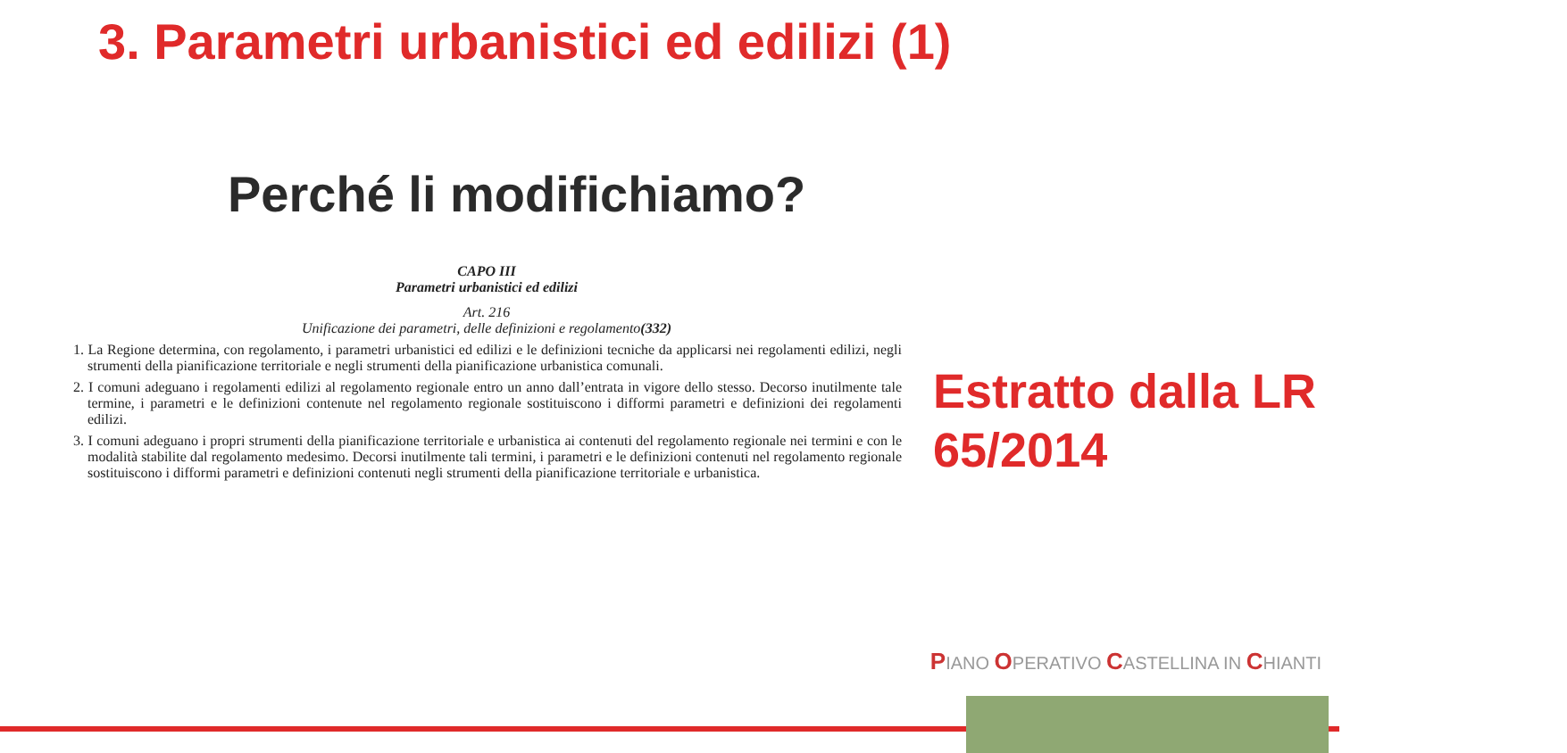3. Parametri urbanistici ed edilizi (1)
Perché li modifichiamo?
CAPO III
Parametri urbanistici ed edilizi
Art. 216
Unificazione dei parametri, delle definizioni e regolamento(332)
1. La Regione determina, con regolamento, i parametri urbanistici ed edilizi e le definizioni tecniche da applicarsi nei regolamenti edilizi, negli strumenti della pianificazione territoriale e negli strumenti della pianificazione urbanistica comunali.
2. I comuni adeguano i regolamenti edilizi al regolamento regionale entro un anno dall’entrata in vigore dello stesso. Decorso inutilmente tale termine, i parametri e le definizioni contenute nel regolamento regionale sostituiscono i difformi parametri e definizioni dei regolamenti edilizi.
3. I comuni adeguano i propri strumenti della pianificazione territoriale e urbanistica ai contenuti del regolamento regionale nei termini e con le modalità stabilite dal regolamento medesimo. Decorsi inutilmente tali termini, i parametri e le definizioni contenuti nel regolamento regionale sostituiscono i difformi parametri e definizioni contenuti negli strumenti della pianificazione territoriale e urbanistica.
Estratto dalla LR
65/2014
PIANO OPERATIVO CASTELLINA IN CHIANTI